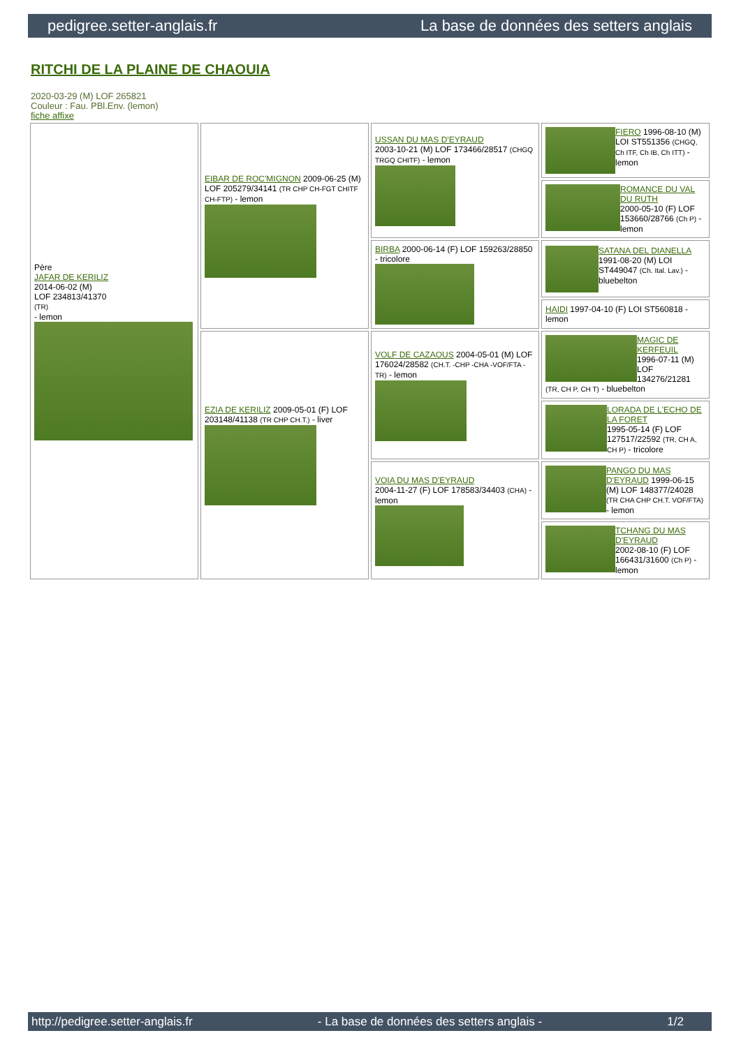pedigree.setter-anglais.fr La base de données des setters anglais
RITCHI DE LA PLAINE DE CHAOUIA
2020-03-29 (M) LOF 265821
Couleur : Fau. PBl.Env. (lemon)
fiche affixe
| Père JAFAR DE KERILIZ 2014-06-02 (M) LOF 234813/41370 (TR) - lemon | EIBAR DE ROC'MIGNON 2009-06-25 (M) LOF 205279/34141 (TR CHP CH-FGT CHITF CH-FTP) - lemon | USSAN DU MAS D'EYRAUD 2003-10-21 (M) LOF 173466/28517 (CHGQ TRGQ CHITF) - lemon | FIERO 1996-08-10 (M) LOI ST551356 (CHGQ, Ch ITF, Ch IB, Ch ITT) - lemon |
| | | | ROMANCE DU VAL DU RUTH 2000-05-10 (F) LOF 153660/28766 (Ch P) - lemon |
| | | BIRBA 2000-06-14 (F) LOF 159263/28850 - tricolore | SATANA DEL DIANELLA 1991-08-20 (M) LOI ST449047 (Ch. Ital. Lav.) - bluebelton |
| | | | HAIDI 1997-04-10 (F) LOI ST560818 - lemon |
| | EZIA DE KERILIZ 2009-05-01 (F) LOF 203148/41138 (TR CHP CH.T.) - liver | VOLF DE CAZAOUS 2004-05-01 (M) LOF 176024/28582 (CH.T. -CHP -CHA -VOF/FTA -TR) - lemon | MAGIC DE KERFEUIL 1996-07-11 (M) LOF 134276/21281 (TR, CH P, CH T) - bluebelton |
| | | | LORADA DE L'ECHO DE LA FORET 1995-05-14 (F) LOF 127517/22592 (TR, CH A, CH P) - tricolore |
| | | VOIA DU MAS D'EYRAUD 2004-11-27 (F) LOF 178583/34403 (CHA) - lemon | PANGO DU MAS D'EYRAUD 1999-06-15 (M) LOF 148377/24028 (TR CHA CHP CH.T. VOF/FTA) - lemon |
| | | | TCHANG DU MAS D'EYRAUD 2002-08-10 (F) LOF 166431/31600 (Ch P) - lemon |
http://pedigree.setter-anglais.fr - La base de données des setters anglais - 1/2